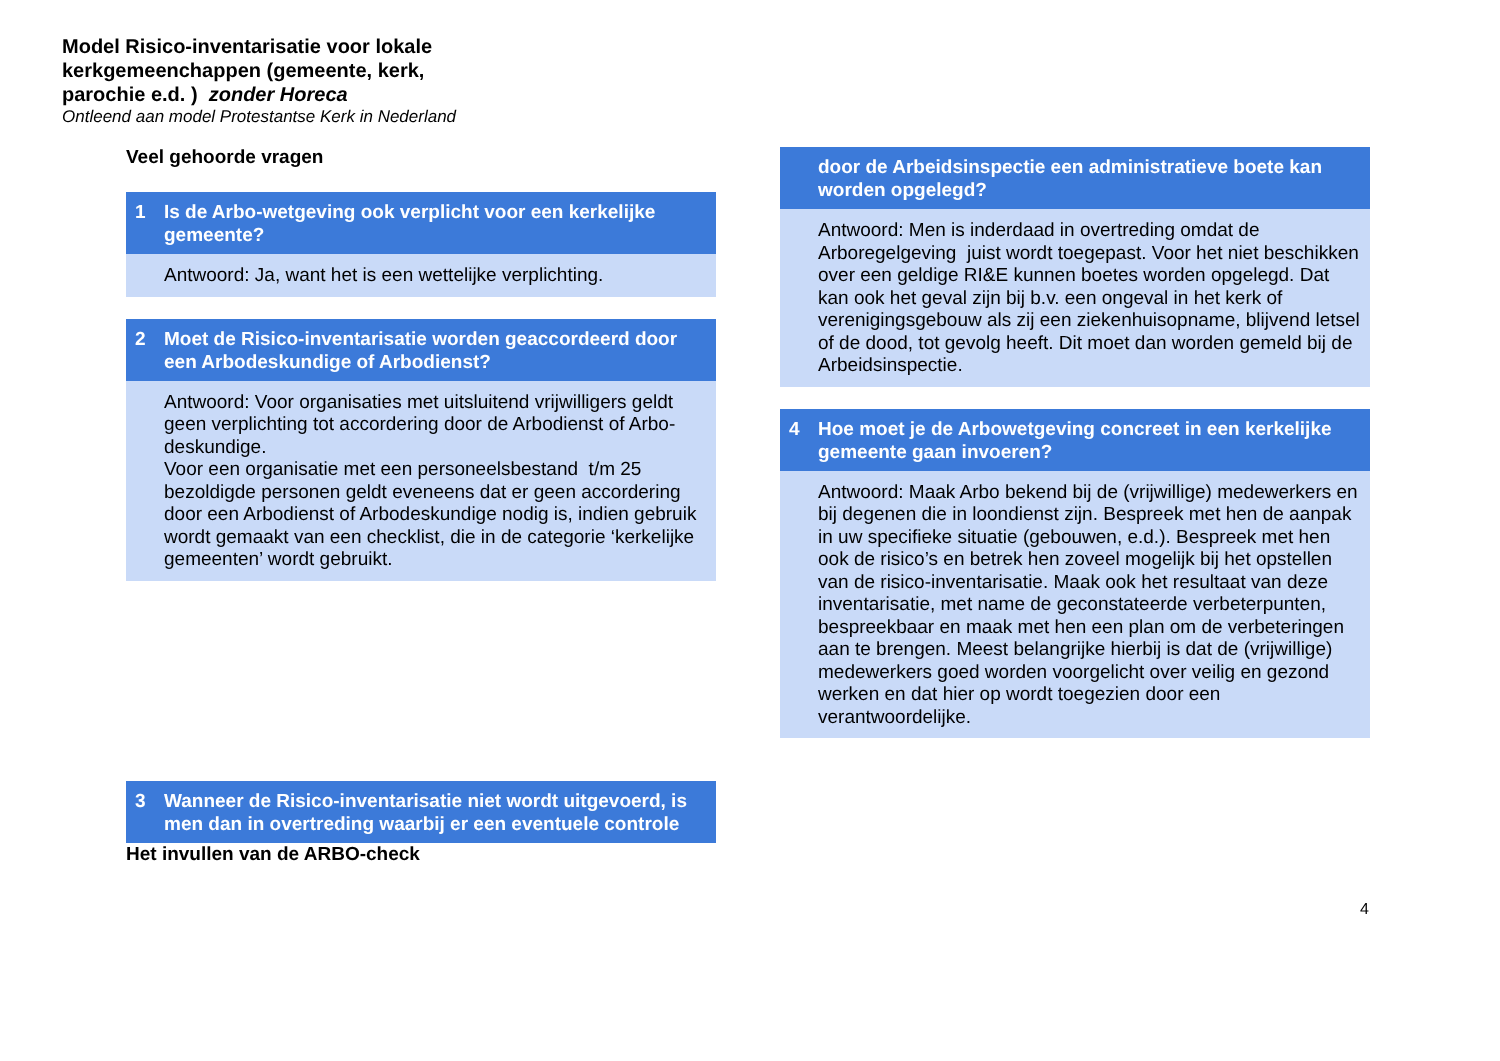Model Risico-inventarisatie voor lokale
kerkgemeenchappen (gemeente, kerk,
parochie e.d. ) zonder Horeca
Ontleend aan model Protestantse Kerk in Nederland
Veel gehoorde vragen
1 Is de Arbo-wetgeving ook verplicht voor een kerkelijke gemeente?
Antwoord: Ja, want het is een wettelijke verplichting.
2 Moet de Risico-inventarisatie worden geaccordeerd door een Arbodeskundige of Arbodienst?
Antwoord: Voor organisaties met uitsluitend vrijwilligers geldt geen verplichting tot accordering door de Arbodienst of Arbo-deskundige.
Voor een organisatie met een personeelsbestand t/m 25 bezoldigde personen geldt eveneens dat er geen accordering door een Arbodienst of Arbodeskundige nodig is, indien gebruik wordt gemaakt van een checklist, die in de categorie ‘kerkelijke gemeenten’ wordt gebruikt.
3 Wanneer de Risico-inventarisatie niet wordt uitgevoerd, is men dan in overtreding waarbij er een eventuele controle
Het invullen van de ARBO-check
door de Arbeidsinspectie een administratieve boete kan worden opgelegd?
Antwoord: Men is inderdaad in overtreding omdat de Arboregelgeving juist wordt toegepast. Voor het niet beschikken over een geldige RI&E kunnen boetes worden opgelegd. Dat kan ook het geval zijn bij b.v. een ongeval in het kerk of verenigingsgebouw als zij een ziekenhuisopname, blijvend letsel of de dood, tot gevolg heeft. Dit moet dan worden gemeld bij de Arbeidsinspectie.
4 Hoe moet je de Arbowetgeving concreet in een kerkelijke gemeente gaan invoeren?
Antwoord: Maak Arbo bekend bij de (vrijwillige) medewerkers en bij degenen die in loondienst zijn. Bespreek met hen de aanpak in uw specifieke situatie (gebouwen, e.d.). Bespreek met hen ook de risico’s en betrek hen zoveel mogelijk bij het opstellen van de risico-inventarisatie. Maak ook het resultaat van deze inventarisatie, met name de geconstateerde verbeterpunten, bespreekbaar en maak met hen een plan om de verbeteringen aan te brengen. Meest belangrijke hierbij is dat de (vrijwillige) medewerkers goed worden voorgelicht over veilig en gezond werken en dat hier op wordt toegezien door een verantwoordelijke.
4